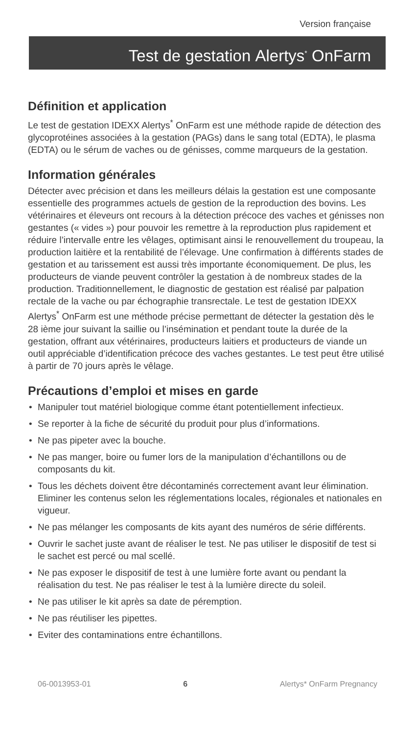Version française
Test de gestation Alertys<sup>*</sup> OnFarm
Définition et application
Le test de gestation IDEXX Alertys<sup>*</sup> OnFarm est une méthode rapide de détection des glycoprotéines associées à la gestation (PAGs) dans le sang total (EDTA), le plasma (EDTA) ou le sérum de vaches ou de génisses, comme marqueurs de la gestation.
Information générales
Détecter avec précision et dans les meilleurs délais la gestation est une composante essentielle des programmes actuels de gestion de la reproduction des bovins. Les vétérinaires et éleveurs ont recours à la détection précoce des vaches et génisses non gestantes (« vides ») pour pouvoir les remettre à la reproduction plus rapidement et réduire l’intervalle entre les vêlages, optimisant ainsi le renouvellement du troupeau, la production laitière et la rentabilité de l’élevage. Une confirmation à différents stades de gestation et au tarissement est aussi très importante économiquement. De plus, les producteurs de viande peuvent contrôler la gestation à de nombreux stades de la production. Traditionnellement, le diagnostic de gestation est réalisé par palpation rectale de la vache ou par échographie transrectale. Le test de gestation IDEXX Alertys<sup>*</sup> OnFarm est une méthode précise permettant de détecter la gestation dès le 28 ième jour suivant la saillie ou l’insémination et pendant toute la durée de la gestation, offrant aux vétérinaires, producteurs laitiers et producteurs de viande un outil appréciable d’identification précoce des vaches gestantes. Le test peut être utilisé à partir de 70 jours après le vêlage.
Précautions d’emploi et mises en garde
• Manipuler tout matériel biologique comme étant potentiellement infectieux.
• Se reporter à la fiche de sécurité du produit pour plus d’informations.
• Ne pas pipeter avec la bouche.
• Ne pas manger, boire ou fumer lors de la manipulation d’échantillons ou de composants du kit.
• Tous les déchets doivent être décontaminés correctement avant leur élimination. Eliminer les contenus selon les réglementations locales, régionales et nationales en vigueur.
• Ne pas mélanger les composants de kits ayant des numéros de série différents.
• Ouvrir le sachet juste avant de réaliser le test. Ne pas utiliser le dispositif de test si le sachet est percé ou mal scellé.
• Ne pas exposer le dispositif de test à une lumière forte avant ou pendant la réalisation du test. Ne pas réaliser le test à la lumière directe du soleil.
• Ne pas utiliser le kit après sa date de péremption.
• Ne pas réutiliser les pipettes.
• Eviter des contaminations entre échantillons.
06-0013953-01 6 Alertys* OnFarm Pregnancy